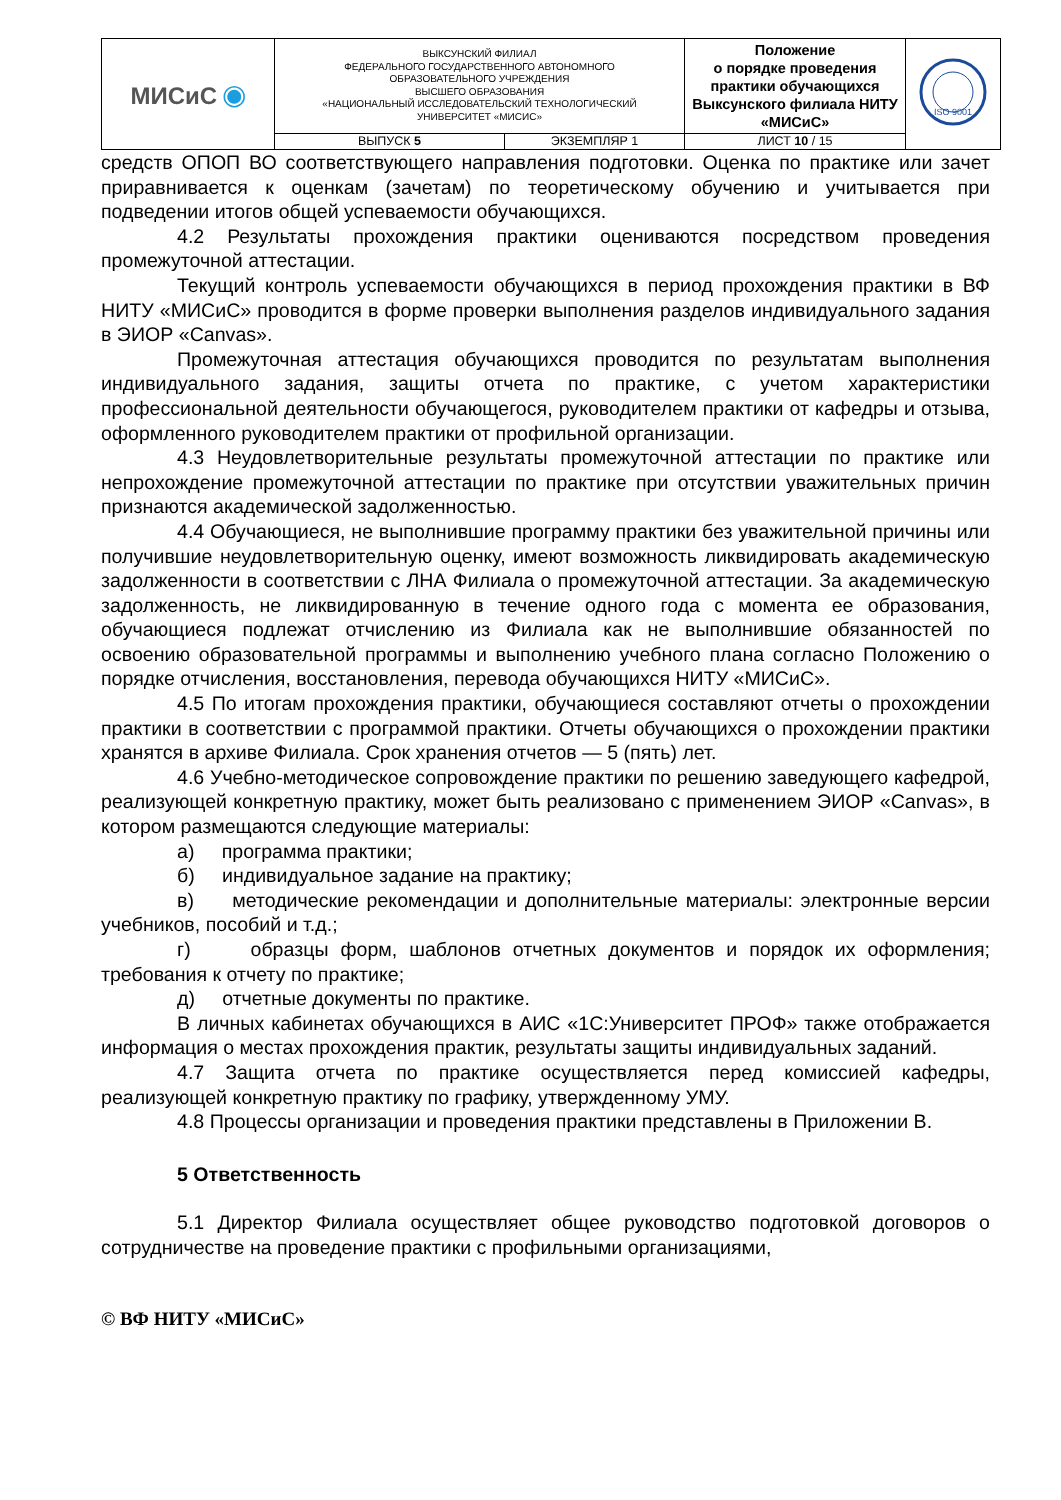| МИСиС ◉ | ВЫКСУНСКИЙ ФИЛИАЛ ФЕДЕРАЛЬНОГО ГОСУДАРСТВЕННОГО АВТОНОМНОГО ОБРАЗОВАТЕЛЬНОГО УЧРЕЖДЕНИЯ ВЫСШЕГО ОБРАЗОВАНИЯ «НАЦИОНАЛЬНЫЙ ИССЛЕДОВАТЕЛЬСКИЙ ТЕХНОЛОГИЧЕСКИЙ УНИВЕРСИТЕТ «МИСИС» | | Положение о порядке проведения практики обучающихся Выксунского филиала НИТУ «МИСиС» | ISO 9001 |
| | ВЫПУСК 5 | ЭКЗЕМПЛЯР 1 | ЛИСТ 10 / 15 | |
средств ОПОП ВО соответствующего направления подготовки. Оценка по практике или зачет приравнивается к оценкам (зачетам) по теоретическому обучению и учитывается при подведении итогов общей успеваемости обучающихся.
4.2 Результаты прохождения практики оцениваются посредством проведения промежуточной аттестации.
Текущий контроль успеваемости обучающихся в период прохождения практики в ВФ НИТУ «МИСиС» проводится в форме проверки выполнения разделов индивидуального задания в ЭИОР «Canvas».
Промежуточная аттестация обучающихся проводится по результатам выполнения индивидуального задания, защиты отчета по практике, с учетом характеристики профессиональной деятельности обучающегося, руководителем практики от кафедры и отзыва, оформленного руководителем практики от профильной организации.
4.3 Неудовлетворительные результаты промежуточной аттестации по практике или непрохождение промежуточной аттестации по практике при отсутствии уважительных причин признаются академической задолженностью.
4.4 Обучающиеся, не выполнившие программу практики без уважительной причины или получившие неудовлетворительную оценку, имеют возможность ликвидировать академическую задолженности в соответствии с ЛНА Филиала о промежуточной аттестации. За академическую задолженность, не ликвидированную в течение одного года с момента ее образования, обучающиеся подлежат отчислению из Филиала как не выполнившие обязанностей по освоению образовательной программы и выполнению учебного плана согласно Положению о порядке отчисления, восстановления, перевода обучающихся НИТУ «МИСиС».
4.5 По итогам прохождения практики, обучающиеся составляют отчеты о прохождении практики в соответствии с программой практики. Отчеты обучающихся о прохождении практики хранятся в архиве Филиала. Срок хранения отчетов — 5 (пять) лет.
4.6 Учебно-методическое сопровождение практики по решению заведующего кафедрой, реализующей конкретную практику, может быть реализовано с применением ЭИОР «Canvas», в котором размещаются следующие материалы:
а) программа практики;
б) индивидуальное задание на практику;
в) методические рекомендации и дополнительные материалы: электронные версии учебников, пособий и т.д.;
г) образцы форм, шаблонов отчетных документов и порядок их оформления; требования к отчету по практике;
д) отчетные документы по практике.
В личных кабинетах обучающихся в АИС «1С:Университет ПРОФ» также отображается информация о местах прохождения практик, результаты защиты индивидуальных заданий.
4.7 Защита отчета по практике осуществляется перед комиссией кафедры, реализующей конкретную практику по графику, утвержденному УМУ.
4.8 Процессы организации и проведения практики представлены в Приложении В.
5 Ответственность
5.1 Директор Филиала осуществляет общее руководство подготовкой договоров о сотрудничестве на проведение практики с профильными организациями,
© ВФ НИТУ «МИСиС»